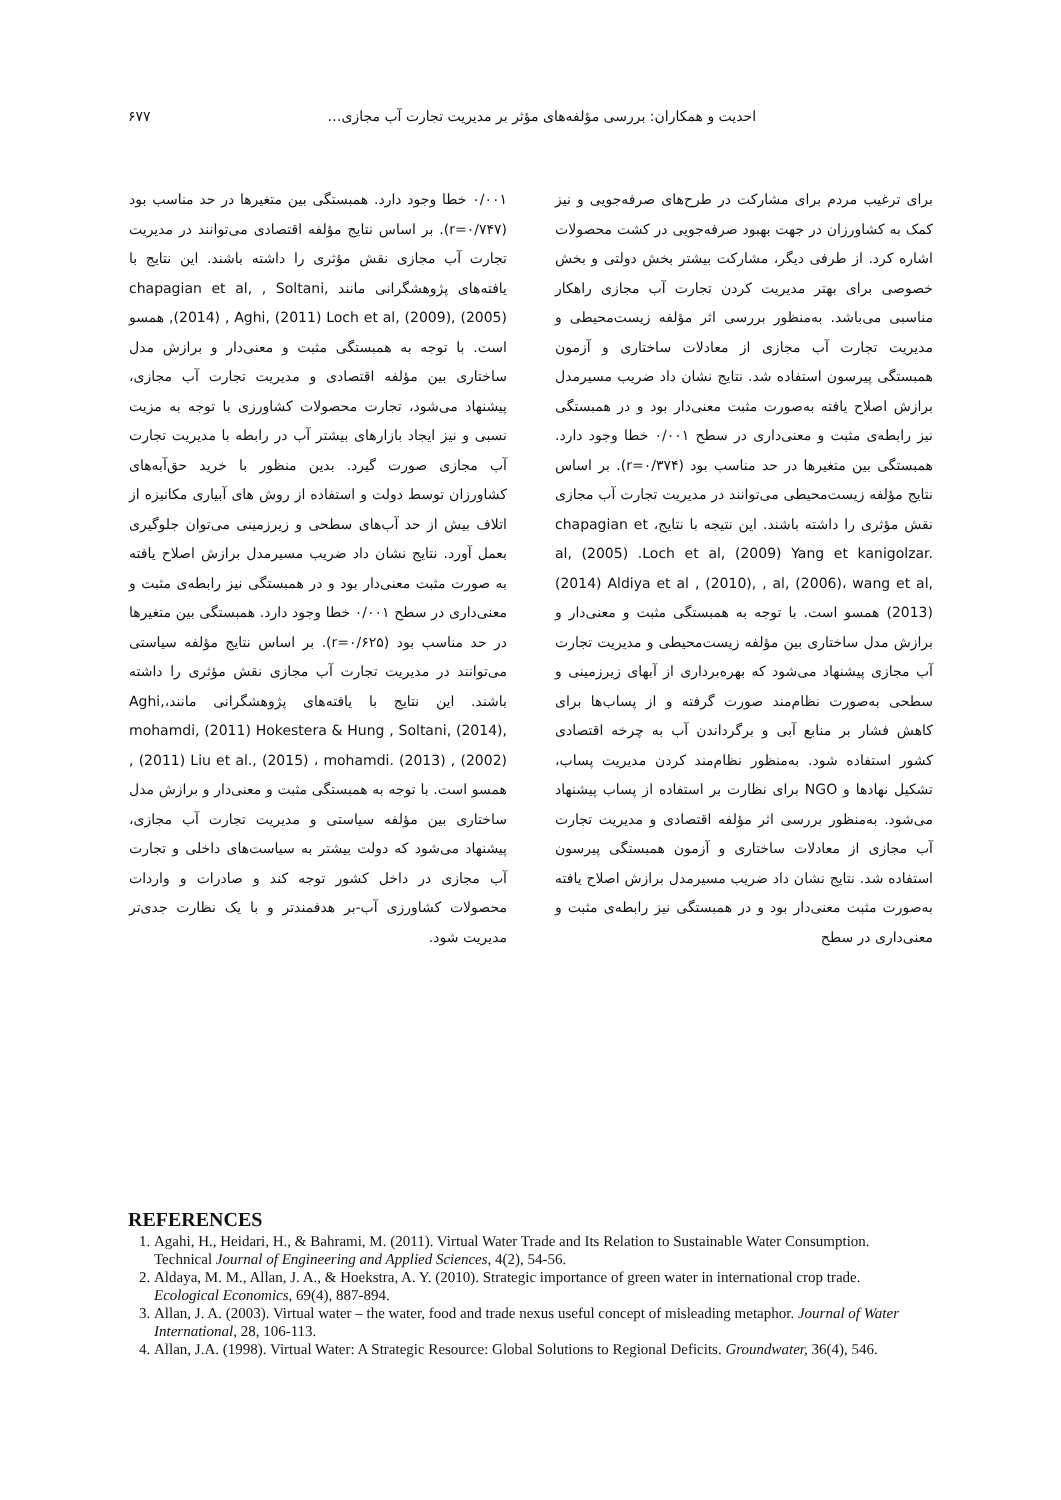احدیت و همکاران: بررسی مؤلفه‌های مؤثر بر مدیریت تجارت آب مجازی…
۶۷۷
برای ترغیب مردم برای مشارکت در طرح‌های صرفه‌جویی و نیز کمک به کشاورزان در جهت بهبود صرفه‌جویی در کشت محصولات اشاره کرد. از طرفی دیگر، مشارکت بیشتر بخش دولتی و بخش خصوصی برای بهتر مدیریت کردن تجارت آب مجازی راهکار مناسبی می‌باشد. به‌منظور بررسی اثر مؤلفه زیست‌محیطی و مدیریت تجارت آب مجازی از معادلات ساختاری و آزمون همبستگی پیرسون استفاده شد. نتایج نشان داد ضریب مسیرمدل برازش اصلاح یافته به‌صورت مثبت معنی‌دار بود و در همبستگی نیز رابطه‌ی مثبت و معنی‌داری در سطح ۰/۰۰۱ خطا وجود دارد. همبستگی بین متغیرها در حد مناسب بود (r=۰/۳۷۴). بر اساس نتایج مؤلفه زیست‌محیطی می‌توانند در مدیریت تجارت آب مجازی نقش مؤثری را داشته باشند. این نتیجه با نتایج، chapagian et al, (2005) .Loch et al, (2009) Yang et kanigolzar. (2014) Aldiya et al , (2010), , al, (2006)، wang et al,(2013) همسو است. با توجه به همبستگی مثبت و معنی‌دار و برازش مدل ساختاری بین مؤلفه زیست‌محیطی و مدیریت تجارت آب مجازی پیشنهاد می‌شود که بهره‌برداری از آبهای زیرزمینی و سطحی به‌صورت نظام‌مند صورت گرفته و از پساب‌ها برای کاهش فشار بر منابع آبی و برگرداندن آب به چرخه اقتصادی کشور استفاده شود. به‌منظور نظام‌مند کردن مدیریت پساب، تشکیل نهادها و NGO برای نظارت بر استفاده از پساب پیشنهاد می‌شود. به‌منظور بررسی اثر مؤلفه اقتصادی و مدیریت تجارت آب مجازی از معادلات ساختاری و آزمون همبستگی پیرسون استفاده شد. نتایج نشان داد ضریب مسیرمدل برازش اصلاح یافته به‌صورت مثبت معنی‌دار بود و در همبستگی نیز رابطه‌ی مثبت و معنی‌داری در سطح
۰/۰۰۱ خطا وجود دارد. همبستگی بین متغیرها در حد مناسب بود (r=۰/۷۴۷). بر اساس نتایج مؤلفه اقتصادی می‌توانند در مدیریت تجارت آب مجازی نقش مؤثری را داشته باشند. این نتایج با یافته‌های پژوهشگرانی مانند chapagian et al, , Soltani, (2014) , Aghi, (2011) Loch et al, (2009), (2005), همسو است. با توجه به همبستگی مثبت و معنی‌دار و برازش مدل ساختاری بین مؤلفه اقتصادی و مدیریت تجارت آب مجازی، پیشنهاد می‌شود، تجارت محصولات کشاورزی با توجه به مزیت نسبی و نیز ایجاد بازارهای بیشتر آب در رابطه با مدیریت تجارت آب مجازی صورت گیرد. بدین منظور با خرید حق‌آبه‌های کشاورزان توسط دولت و استفاده از روش های آبیاری مکانیزه از اتلاف بیش از حد آب‌های سطحی و زیرزمینی می‌توان جلوگیری بعمل آورد. نتایج نشان داد ضریب مسیرمدل برازش اصلاح یافته به صورت مثبت معنی‌دار بود و در همبستگی نیز رابطه‌ی مثبت و معنی‌داری در سطح ۰/۰۰۱ خطا وجود دارد. همبستگی بین متغیرها در حد مناسب بود (r=۰/۶۲۵). بر اساس نتایج مؤلفه سیاستی می‌توانند در مدیریت تجارت آب مجازی نقش مؤثری را داشته باشند. این نتایج با یافته‌های پژوهشگرانی مانند،Aghi, mohamdi, (2011) Hokestera & Hung , Soltani, (2014), , (2011) Liu et al., (2015) ، mohamdi. (2013) , (2002) همسو است. با توجه به همبستگی مثبت و معنی‌دار و برازش مدل ساختاری بین مؤلفه سیاستی و مدیریت تجارت آب مجازی، پیشنهاد می‌شود که دولت بیشتر به سیاست‌های داخلی و تجارت آب مجازی در داخل کشور توجه کند و صادرات و واردات محصولات کشاورزی آب-بر هدفمندتر و با یک نظارت جدی‌تر مدیریت شود.
REFERENCES
1. Agahi, H., Heidari, H., & Bahrami, M. (2011). Virtual Water Trade and Its Relation to Sustainable Water Consumption. Technical Journal of Engineering and Applied Sciences, 4(2), 54-56.
2. Aldaya, M. M., Allan, J. A., & Hoekstra, A. Y. (2010). Strategic importance of green water in international crop trade. Ecological Economics, 69(4), 887-894.
3. Allan, J. A. (2003). Virtual water – the water, food and trade nexus useful concept of misleading metaphor. Journal of Water International, 28, 106-113.
4. Allan, J.A. (1998). Virtual Water: A Strategic Resource: Global Solutions to Regional Deficits. Groundwater, 36(4), 546.